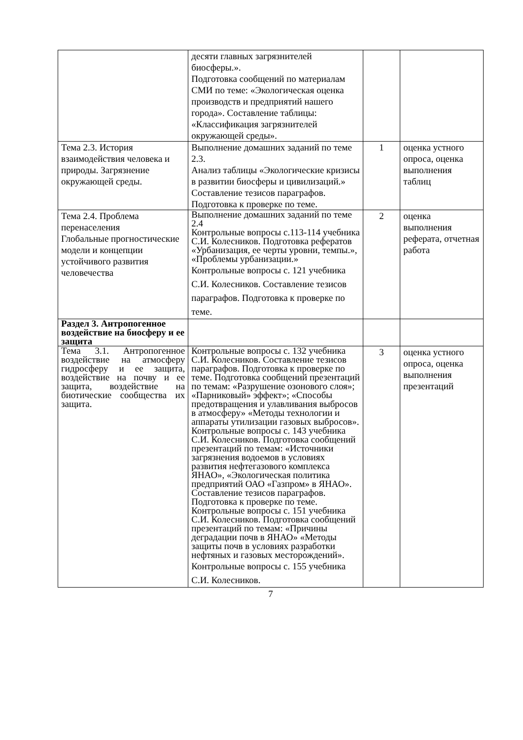| | десяти главных загрязнителей биосферы.». Подготовка сообщений по материалам СМИ по теме: «Экологическая оценка производств и предприятий нашего города». Составление таблицы: «Классификация загрязнителей окружающей среды». | | |
| Тема 2.3. История взаимодействия человека и природы. Загрязнение окружающей среды. | Выполнение домашних заданий по теме 2.3. Анализ таблицы «Экологические кризисы в развитии биосферы и цивилизаций.» Составление тезисов параграфов. Подготовка к проверке по теме. | 1 | оценка устного опроса, оценка выполнения таблиц |
| Тема 2.4. Проблема перенаселения Глобальные прогностические модели и концепции устойчивого развития человечества | Выполнение домашних заданий по теме 2.4 Контрольные вопросы с.113-114 учебника С.И. Колесников. Подготовка рефератов «Урбанизация, ее черты уровни, темпы.», «Проблемы урбанизации.» Контрольные вопросы с. 121 учебника С.И. Колесников. Составление тезисов параграфов. Подготовка к проверке по теме. | 2 | оценка выполнения реферата, отчетная работа |
| Раздел 3. Антропогенное воздействие на биосферу и ее защита | | | |
| Тема 3.1. Антропогенное воздействие на атмосферу гидросферу и ее защита, воздействие на почву и ее защита, воздействие на биотические сообщества их защита. | Контрольные вопросы с. 132 учебника С.И. Колесников. Составление тезисов параграфов. Подготовка к проверке по теме. Подготовка сообщений презентаций по темам: «Разрушение озонового слоя»; «Парниковый» эффект»; «Способы предотвращения и улавливания выбросов в атмосферу» «Методы технологии и аппараты утилизации газовых выбросов». Контрольные вопросы с. 143 учебника С.И. Колесников. Подготовка сообщений презентаций по темам: «Источники загрязнения водоемов в условиях развития нефтегазового комплекса ЯНАО», «Экологическая политика предприятий ОАО «Газпром» в ЯНАО». Составление тезисов параграфов. Подготовка к проверке по теме. Контрольные вопросы с. 151 учебника С.И. Колесников. Подготовка сообщений презентаций по темам: «Причины деградации почв в ЯНАО» «Методы защиты почв в условиях разработки нефтяных и газовых месторождений». Контрольные вопросы с. 155 учебника С.И. Колесников. | 3 | оценка устного опроса, оценка выполнения презентаций |
7